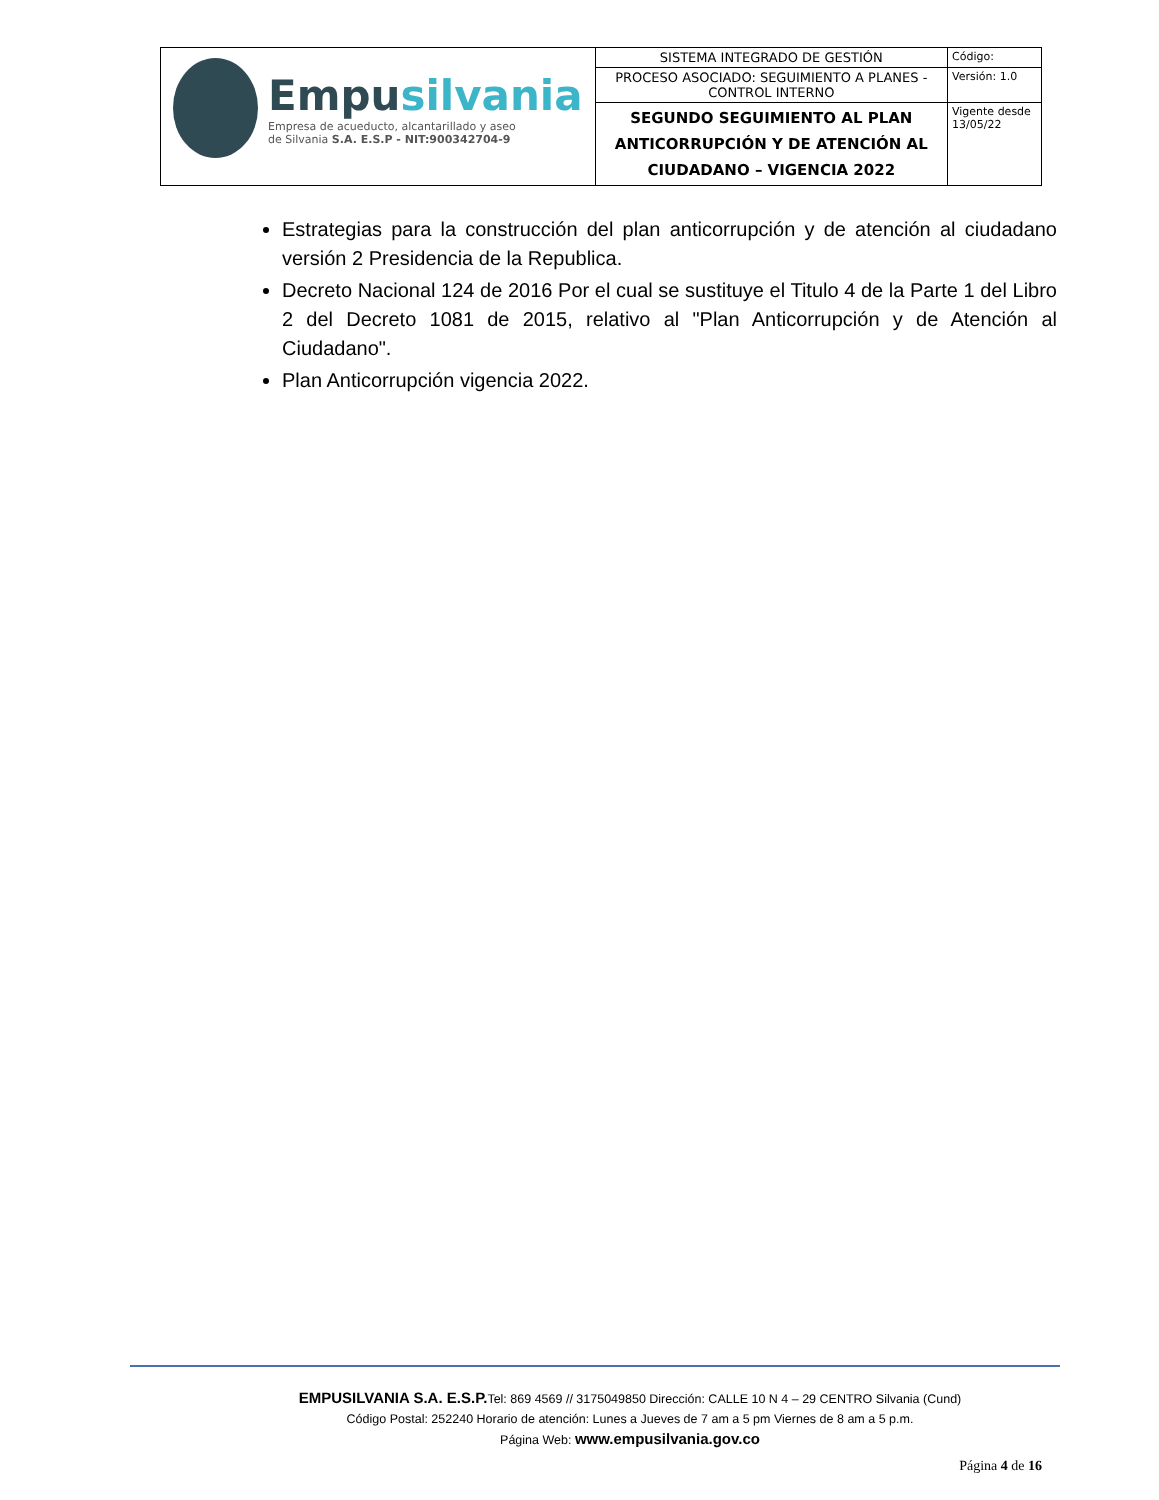| Empu silvania Empresa de acueducto, alcantarillado y aseo de Silvania S.A. E.S.P - NIT:900342704-9 | SISTEMA INTEGRADO DE GESTIÓN | Código: |
| | PROCESO ASOCIADO: SEGUIMIENTO A PLANES - CONTROL INTERNO | Versión: 1.0 |
| | SEGUNDO SEGUIMIENTO AL PLAN ANTICORRUPCIÓN Y DE ATENCIÓN AL CIUDADANO – VIGENCIA 2022 | Vigente desde 13/05/22 |
Estrategias para la construcción del plan anticorrupción y de atención al ciudadano versión 2 Presidencia de la Republica.
Decreto Nacional 124 de 2016 Por el cual se sustituye el Titulo 4 de la Parte 1 del Libro 2 del Decreto 1081 de 2015, relativo al "Plan Anticorrupción y de Atención al Ciudadano".
Plan Anticorrupción vigencia 2022.
EMPUSILVANIA S.A. E.S.P. Tel: 869 4569 // 3175049850 Dirección: CALLE 10 N 4 – 29 CENTRO Silvania (Cund)
Código Postal: 252240 Horario de atención: Lunes a Jueves de 7 am a 5 pm Viernes de 8 am a 5 p.m.
Página Web: www.empusilvania.gov.co
Página 4 de 16